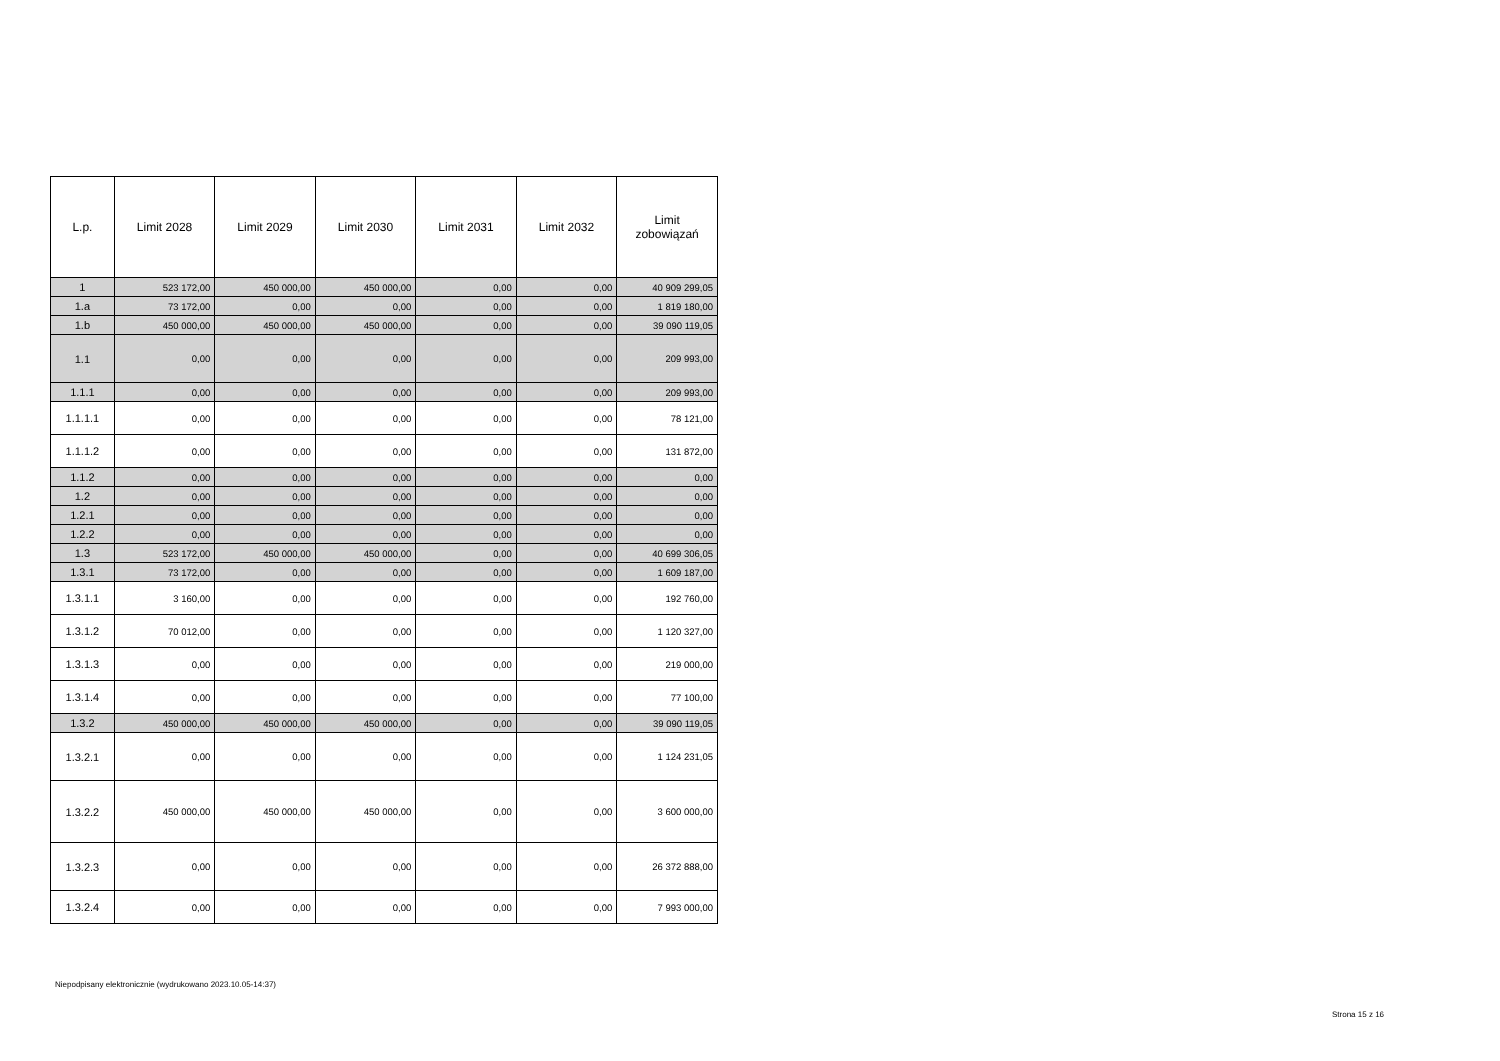| L.p. | Limit 2028 | Limit 2029 | Limit 2030 | Limit 2031 | Limit 2032 | Limit zobowiązań |
| --- | --- | --- | --- | --- | --- | --- |
| 1 | 523 172,00 | 450 000,00 | 450 000,00 | 0,00 | 0,00 | 40 909 299,05 |
| 1.a | 73 172,00 | 0,00 | 0,00 | 0,00 | 0,00 | 1 819 180,00 |
| 1.b | 450 000,00 | 450 000,00 | 450 000,00 | 0,00 | 0,00 | 39 090 119,05 |
| 1.1 | 0,00 | 0,00 | 0,00 | 0,00 | 0,00 | 209 993,00 |
| 1.1.1 | 0,00 | 0,00 | 0,00 | 0,00 | 0,00 | 209 993,00 |
| 1.1.1.1 | 0,00 | 0,00 | 0,00 | 0,00 | 0,00 | 78 121,00 |
| 1.1.1.2 | 0,00 | 0,00 | 0,00 | 0,00 | 0,00 | 131 872,00 |
| 1.1.2 | 0,00 | 0,00 | 0,00 | 0,00 | 0,00 | 0,00 |
| 1.2 | 0,00 | 0,00 | 0,00 | 0,00 | 0,00 | 0,00 |
| 1.2.1 | 0,00 | 0,00 | 0,00 | 0,00 | 0,00 | 0,00 |
| 1.2.2 | 0,00 | 0,00 | 0,00 | 0,00 | 0,00 | 0,00 |
| 1.3 | 523 172,00 | 450 000,00 | 450 000,00 | 0,00 | 0,00 | 40 699 306,05 |
| 1.3.1 | 73 172,00 | 0,00 | 0,00 | 0,00 | 0,00 | 1 609 187,00 |
| 1.3.1.1 | 3 160,00 | 0,00 | 0,00 | 0,00 | 0,00 | 192 760,00 |
| 1.3.1.2 | 70 012,00 | 0,00 | 0,00 | 0,00 | 0,00 | 1 120 327,00 |
| 1.3.1.3 | 0,00 | 0,00 | 0,00 | 0,00 | 0,00 | 219 000,00 |
| 1.3.1.4 | 0,00 | 0,00 | 0,00 | 0,00 | 0,00 | 77 100,00 |
| 1.3.2 | 450 000,00 | 450 000,00 | 450 000,00 | 0,00 | 0,00 | 39 090 119,05 |
| 1.3.2.1 | 0,00 | 0,00 | 0,00 | 0,00 | 0,00 | 1 124 231,05 |
| 1.3.2.2 | 450 000,00 | 450 000,00 | 450 000,00 | 0,00 | 0,00 | 3 600 000,00 |
| 1.3.2.3 | 0,00 | 0,00 | 0,00 | 0,00 | 0,00 | 26 372 888,00 |
| 1.3.2.4 | 0,00 | 0,00 | 0,00 | 0,00 | 0,00 | 7 993 000,00 |
Niepodpisany elektronicznie (wydrukowano 2023.10.05-14:37)
Strona 15 z 16